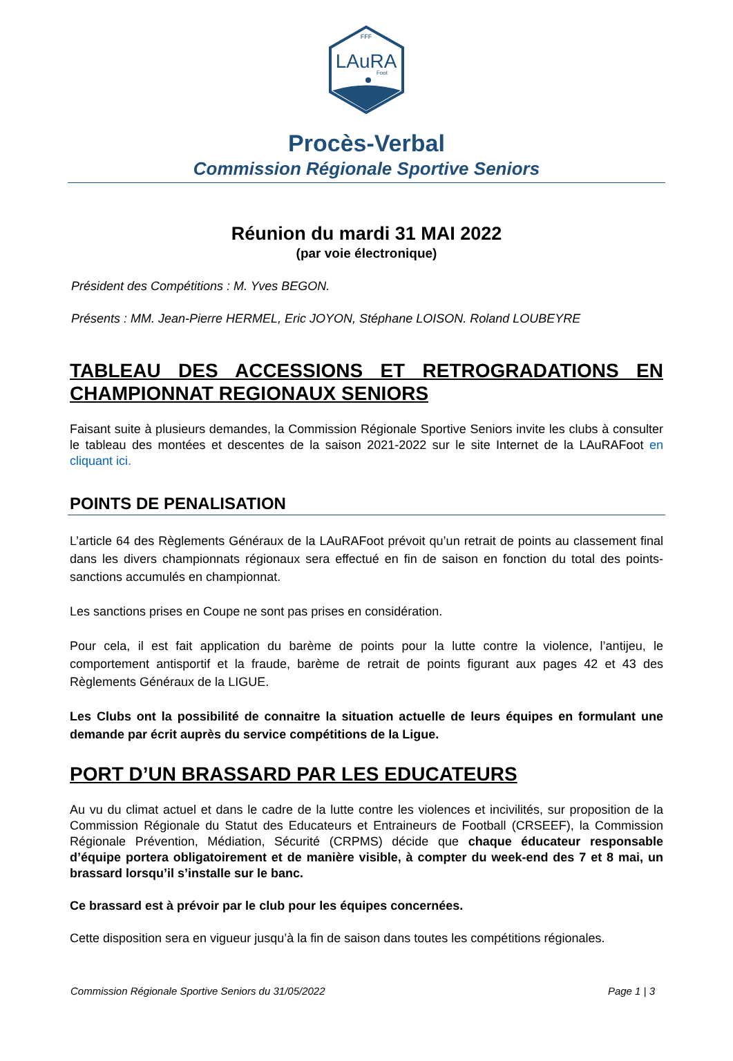FFF
LAuRA
Foot
Procès-Verbal
Commission Régionale Sportive Seniors
Réunion du mardi 31 MAI 2022
(par voie électronique)
Président des Compétitions : M. Yves BEGON.
Présents : MM. Jean-Pierre HERMEL, Eric JOYON, Stéphane LOISON. Roland LOUBEYRE
TABLEAU DES ACCESSIONS ET RETROGRADATIONS EN CHAMPIONNAT REGIONAUX SENIORS
Faisant suite à plusieurs demandes, la Commission Régionale Sportive Seniors invite les clubs à consulter le tableau des montées et descentes de la saison 2021-2022 sur le site Internet de la LAuRAFoot en cliquant ici.
POINTS DE PENALISATION
L’article 64 des Règlements Généraux de la LAuRAFoot prévoit qu’un retrait de points au classement final dans les divers championnats régionaux sera effectué en fin de saison en fonction du total des points-sanctions accumulés en championnat.
Les sanctions prises en Coupe ne sont pas prises en considération.
Pour cela, il est fait application du barème de points pour la lutte contre la violence, l’antijeu, le comportement antisportif et la fraude, barème de retrait de points figurant aux pages 42 et 43 des Règlements Généraux de la LIGUE.
Les Clubs ont la possibilité de connaitre la situation actuelle de leurs équipes en formulant une demande par écrit auprès du service compétitions de la Ligue.
PORT D’UN BRASSARD PAR LES EDUCATEURS
Au vu du climat actuel et dans le cadre de la lutte contre les violences et incivilités, sur proposition de la Commission Régionale du Statut des Educateurs et Entraineurs de Football (CRSEEF), la Commission Régionale Prévention, Médiation, Sécurité (CRPMS) décide que chaque éducateur responsable d’équipe portera obligatoirement et de manière visible, à compter du week-end des 7 et 8 mai, un brassard lorsqu’il s’installe sur le banc.
Ce brassard est à prévoir par le club pour les équipes concernées.
Cette disposition sera en vigueur jusqu’à la fin de saison dans toutes les compétitions régionales.
Commission Régionale Sportive Seniors du 31/05/2022 Page 1 | 3